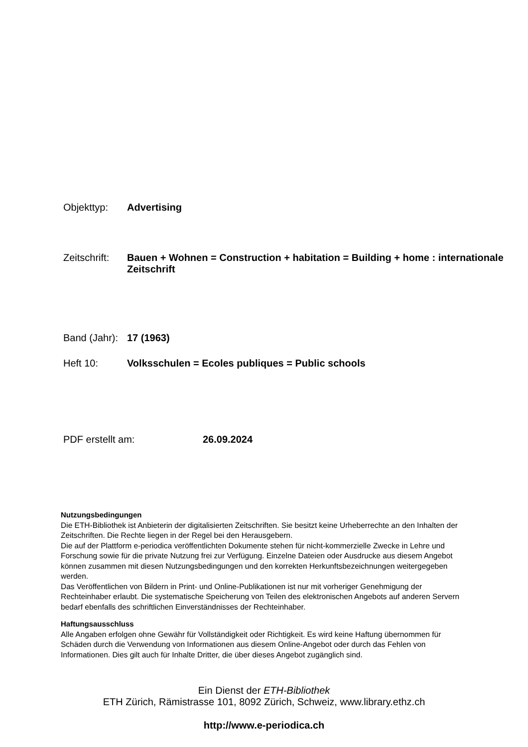Objekttyp: Advertising
Zeitschrift:
Bauen + Wohnen = Construction + habitation = Building + home : internationale Zeitschrift
Band (Jahr):
17 (1963)
Heft 10: Volksschulen = Ecoles publiques = Public schools
PDF erstellt am: 26.09.2024
Nutzungsbedingungen
Die ETH-Bibliothek ist Anbieterin der digitalisierten Zeitschriften. Sie besitzt keine Urheberrechte an den Inhalten der Zeitschriften. Die Rechte liegen in der Regel bei den Herausgebern.
Die auf der Plattform e-periodica veröffentlichten Dokumente stehen für nicht-kommerzielle Zwecke in Lehre und Forschung sowie für die private Nutzung frei zur Verfügung. Einzelne Dateien oder Ausdrucke aus diesem Angebot können zusammen mit diesen Nutzungsbedingungen und den korrekten Herkunftsbezeichnungen weitergegeben werden.
Das Veröffentlichen von Bildern in Print- und Online-Publikationen ist nur mit vorheriger Genehmigung der Rechteinhaber erlaubt. Die systematische Speicherung von Teilen des elektronischen Angebots auf anderen Servern bedarf ebenfalls des schriftlichen Einverständnisses der Rechteinhaber.
Haftungsausschluss
Alle Angaben erfolgen ohne Gewähr für Vollständigkeit oder Richtigkeit. Es wird keine Haftung übernommen für Schäden durch die Verwendung von Informationen aus diesem Online-Angebot oder durch das Fehlen von Informationen. Dies gilt auch für Inhalte Dritter, die über dieses Angebot zugänglich sind.
Ein Dienst der ETH-Bibliothek
ETH Zürich, Rämistrasse 101, 8092 Zürich, Schweiz, www.library.ethz.ch
http://www.e-periodica.ch